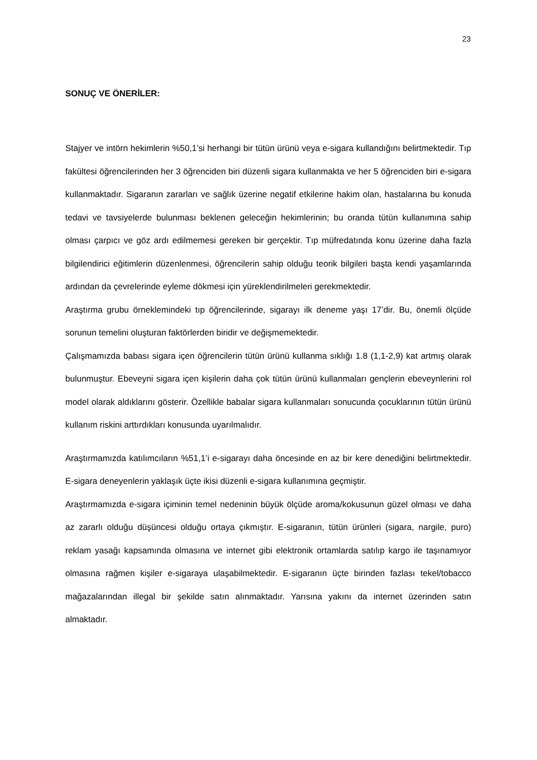23
SONUÇ VE ÖNERİLER:
Stajyer ve intörn hekimlerin %50,1’si herhangi bir tütün ürünü veya e-sigara kullandığını belirtmektedir. Tıp fakültesi öğrencilerinden her 3 öğrenciden biri düzenli sigara kullanmakta ve her 5 öğrenciden biri e-sigara kullanmaktadır. Sigaranın zararları ve sağlık üzerine negatif etkilerine hakim olan, hastalarına bu konuda tedavi ve tavsiyelerde bulunması beklenen geleceğin hekimlerinin; bu oranda tütün kullanımına sahip olması çarpıcı ve göz ardı edilmemesi gereken bir gerçektir. Tıp müfredatında konu üzerine daha fazla bilgilendirici eğitimlerin düzenlenmesi, öğrencilerin sahip olduğu teorik bilgileri başta kendi yaşamlarında ardından da çevrelerinde eyleme dökmesi için yüreklendirilmeleri gerekmektedir.
Araştırma grubu örneklemindeki tıp öğrencilerinde, sigarayı ilk deneme yaşı 17’dir. Bu, önemli ölçüde sorunun temelini oluşturan faktörlerden biridir ve değişmemektedir.
Çalışmamızda babası sigara içen öğrencilerin tütün ürünü kullanma sıklığı 1.8 (1,1-2,9) kat artmış olarak bulunmuştur. Ebeveyni sigara içen kişilerin daha çok tütün ürünü kullanmaları gençlerin ebeveynlerini rol model olarak aldıklarını gösterir. Özellikle babalar sigara kullanmaları sonucunda çocuklarının tütün ürünü kullanım riskini arttırdıkları konusunda uyarılmalıdır.
Araştırmamızda katılımcıların %51,1’i e-sigarayı daha öncesinde en az bir kere denediğini belirtmektedir. E-sigara deneyenlerin yaklaşık üçte ikisi düzenli e-sigara kullanımına geçmiştir.
Araştırmamızda e-sigara içiminin temel nedeninin büyük ölçüde aroma/kokusunun güzel olması ve daha az zararlı olduğu düşüncesi olduğu ortaya çıkmıştır. E-sigaranın, tütün ürünleri (sigara, nargile, puro) reklam yasağı kapsamında olmasına ve internet gibi elektronik ortamlarda satılıp kargo ile taşınamıyor olmasına rağmen kişiler e-sigaraya ulaşabilmektedir. E-sigaranın üçte birinden fazlası tekel/tobacco mağazalarından illegal bir şekilde satın alınmaktadır. Yarısına yakını da internet üzerinden satın almaktadır.